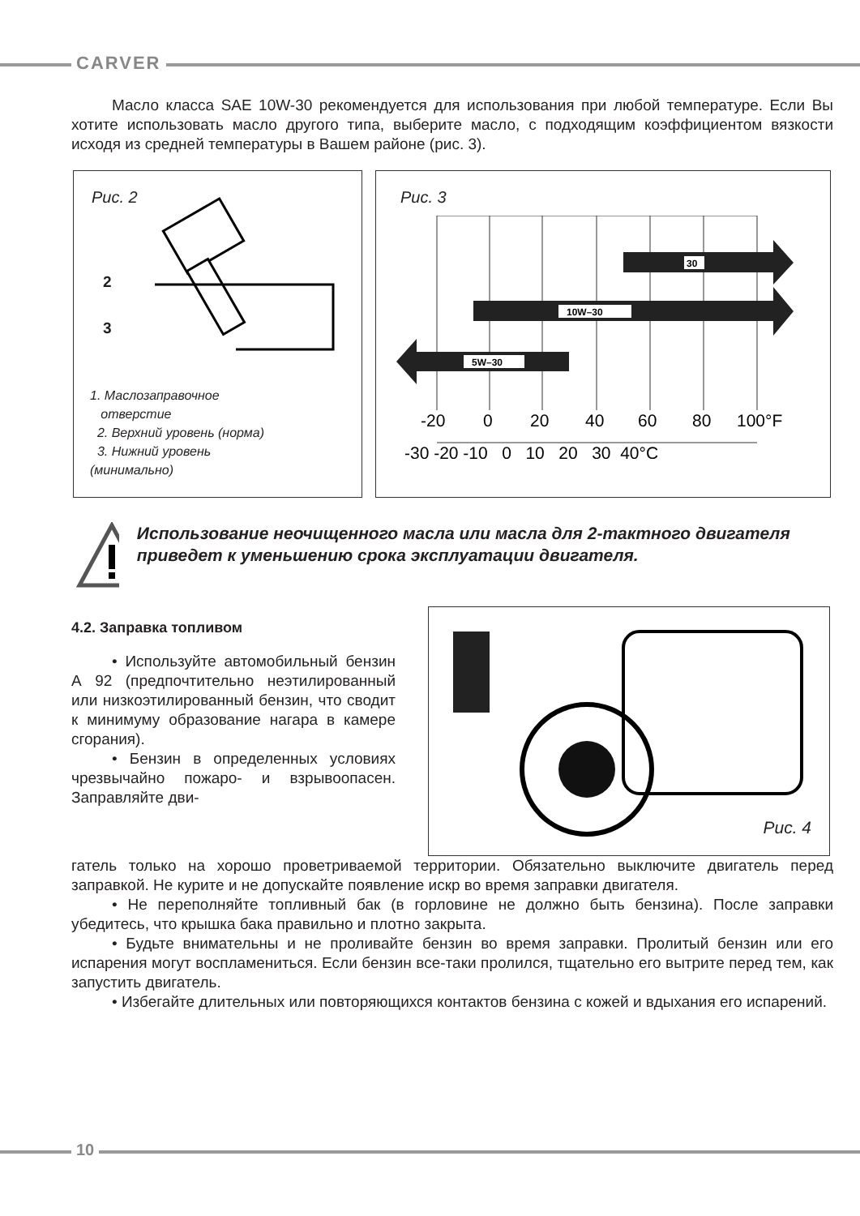CARVER
Масло класса SAE 10W-30 рекомендуется для использования при любой температуре. Если Вы хотите использовать масло другого типа, выберите масло, с подходящим коэффициентом вязкости исходя из средней температуры в Вашем районе (рис. 3).
Рис. 2
2
3
1. Маслозаправочное
отверстие
2. Верхний уровень (норма)
3. Нижний уровень
(минимально)
Рис. 3
30
10W–30
5W–30
-20
0
20
40
60
80
100°F
-30 -20 -10 0 10 20 30 40°C
Использование неочищенного масла или масла для 2-тактного двигателя приведет к уменьшению срока эксплуатации двигателя.
4.2. Заправка топливом
• Используйте автомобильный бензин А 92 (предпочтительно неэтилированный или низкоэтилированный бензин, что сводит к минимуму образование нагара в камере сгорания).
• Бензин в определенных условиях чрезвычайно пожаро- и взрывоопасен. Заправляйте дви-
Рис. 4
гатель только на хорошо проветриваемой территории. Обязательно выключите двигатель перед заправкой. Не курите и не допускайте появление искр во время заправки двигателя.
• Не переполняйте топливный бак (в горловине не должно быть бензина). После заправки убедитесь, что крышка бака правильно и плотно закрыта.
• Будьте внимательны и не проливайте бензин во время заправки. Пролитый бензин или его испарения могут воспламениться. Если бензин все-таки пролился, тщательно его вытрите перед тем, как запустить двигатель.
• Избегайте длительных или повторяющихся контактов бензина с кожей и вдыхания его испарений.
10